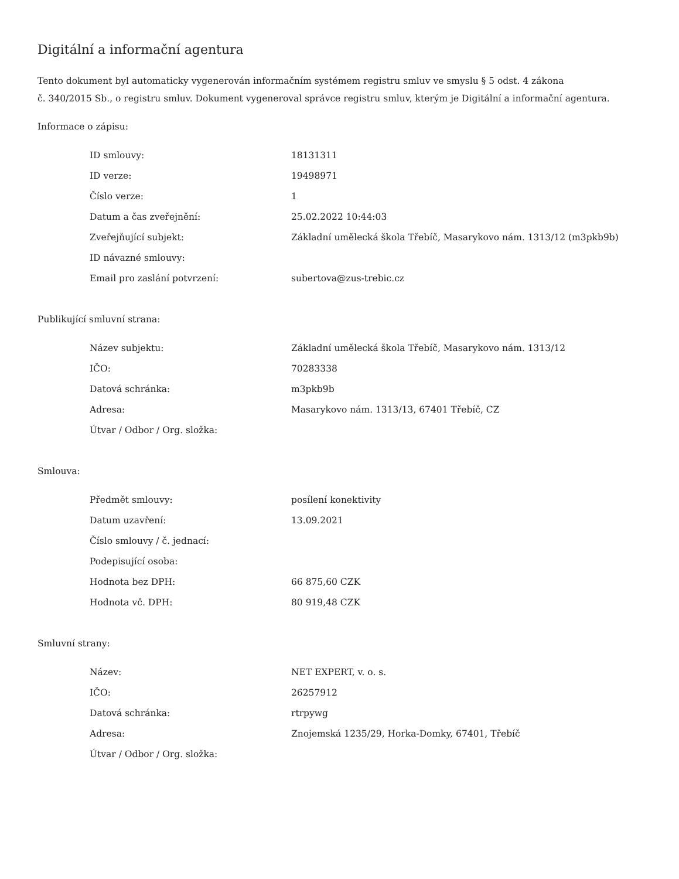Digitální a informační agentura
Tento dokument byl automaticky vygenerován informačním systémem registru smluv ve smyslu § 5 odst. 4 zákona
č. 340/2015 Sb., o registru smluv. Dokument vygeneroval správce registru smluv, kterým je Digitální a informační agentura.
Informace o zápisu:
| ID smlouvy: | 18131311 |
| ID verze: | 19498971 |
| Číslo verze: | 1 |
| Datum a čas zveřejnění: | 25.02.2022 10:44:03 |
| Zveřejňující subjekt: | Základní umělecká škola Třebíč, Masarykovo nám. 1313/12 (m3pkb9b) |
| ID návazné smlouvy: | |
| Email pro zaslání potvrzení: | subertova@zus-trebic.cz |
Publikující smluvní strana:
| Název subjektu: | Základní umělecká škola Třebíč, Masarykovo nám. 1313/12 |
| IČO: | 70283338 |
| Datová schránka: | m3pkb9b |
| Adresa: | Masarykovo nám. 1313/13, 67401 Třebíč, CZ |
| Útvar / Odbor / Org. složka: | |
Smlouva:
| Předmět smlouvy: | posílení konektivity |
| Datum uzavření: | 13.09.2021 |
| Číslo smlouvy / č. jednací: | |
| Podepisující osoba: | |
| Hodnota bez DPH: | 66 875,60 CZK |
| Hodnota vč. DPH: | 80 919,48 CZK |
Smluvní strany:
| Název: | NET EXPERT, v. o. s. |
| IČO: | 26257912 |
| Datová schránka: | rtrpywg |
| Adresa: | Znojemská 1235/29, Horka-Domky, 67401, Třebíč |
| Útvar / Odbor / Org. složka: | |